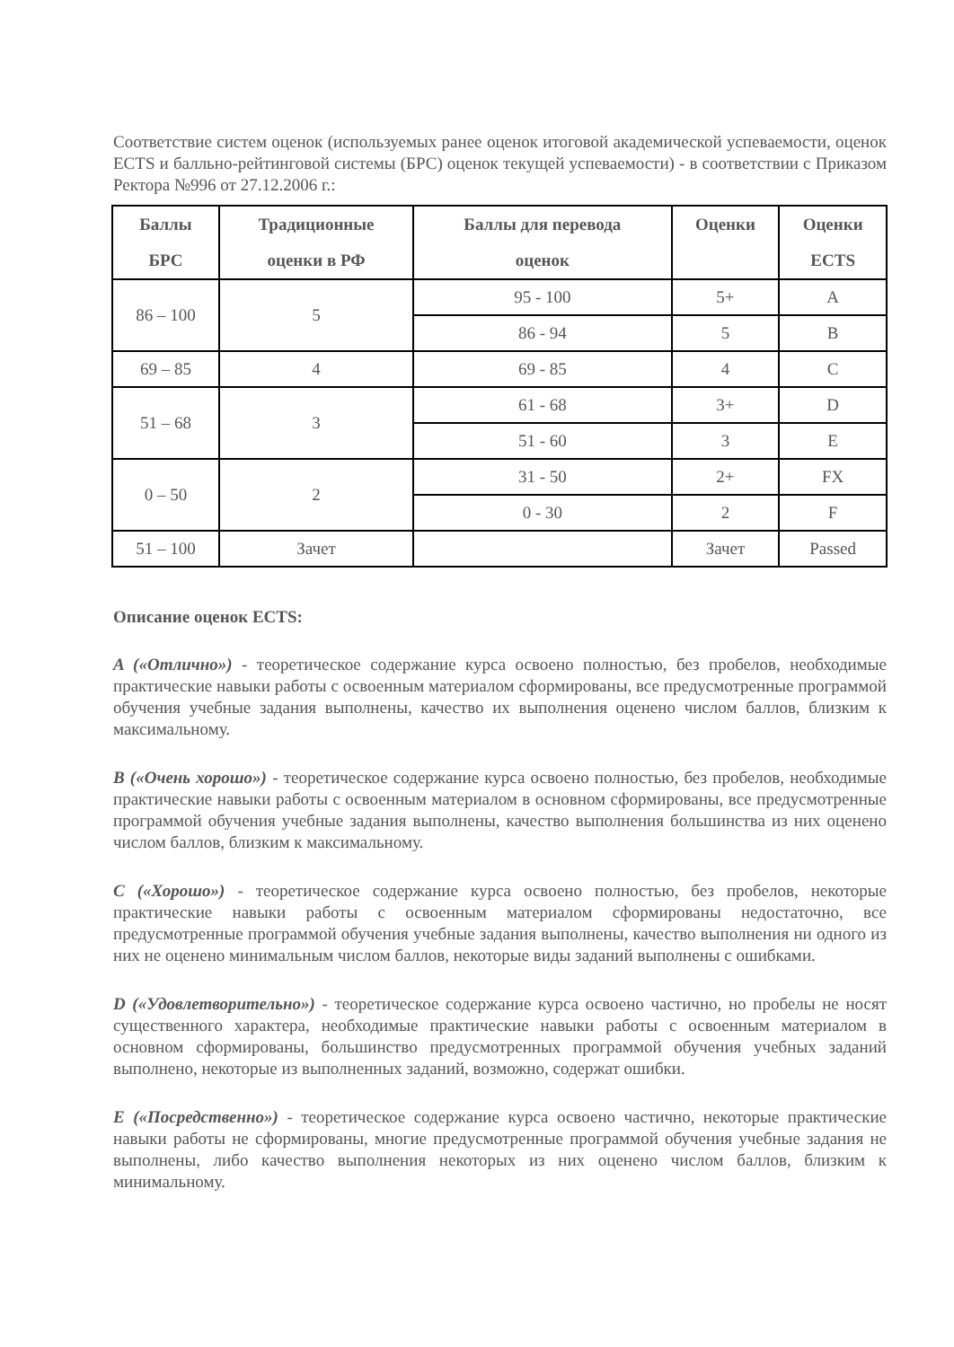Соответствие систем оценок (используемых ранее оценок итоговой академической успеваемости, оценок ECTS и балльно-рейтинговой системы (БРС) оценок текущей успеваемости) - в соответствии с Приказом Ректора №996 от 27.12.2006 г.:
| Баллы БРС | Традиционные оценки в РФ | Баллы для перевода оценок | Оценки | Оценки ECTS |
| --- | --- | --- | --- | --- |
| 86 – 100 | 5 | 95 - 100 | 5+ | A |
| | | 86 - 94 | 5 | B |
| 69 – 85 | 4 | 69 - 85 | 4 | C |
| 51 – 68 | 3 | 61 - 68 | 3+ | D |
| | | 51 - 60 | 3 | E |
| 0 – 50 | 2 | 31 - 50 | 2+ | FX |
| | | 0 - 30 | 2 | F |
| 51 – 100 | Зачет | | Зачет | Passed |
Описание оценок ECTS:
A («Отлично») - теоретическое содержание курса освоено полностью, без пробелов, необходимые практические навыки работы с освоенным материалом сформированы, все предусмотренные программой обучения учебные задания выполнены, качество их выполнения оценено числом баллов, близким к максимальному.
B («Очень хорошо») - теоретическое содержание курса освоено полностью, без пробелов, необходимые практические навыки работы с освоенным материалом в основном сформированы, все предусмотренные программой обучения учебные задания выполнены, качество выполнения большинства из них оценено числом баллов, близким к максимальному.
C («Хорошо») - теоретическое содержание курса освоено полностью, без пробелов, некоторые практические навыки работы с освоенным материалом сформированы недостаточно, все предусмотренные программой обучения учебные задания выполнены, качество выполнения ни одного из них не оценено минимальным числом баллов, некоторые виды заданий выполнены с ошибками.
D («Удовлетворительно») - теоретическое содержание курса освоено частично, но пробелы не носят существенного характера, необходимые практические навыки работы с освоенным материалом в основном сформированы, большинство предусмотренных программой обучения учебных заданий выполнено, некоторые из выполненных заданий, возможно, содержат ошибки.
E («Посредственно») - теоретическое содержание курса освоено частично, некоторые практические навыки работы не сформированы, многие предусмотренные программой обучения учебные задания не выполнены, либо качество выполнения некоторых из них оценено числом баллов, близким к минимальному.